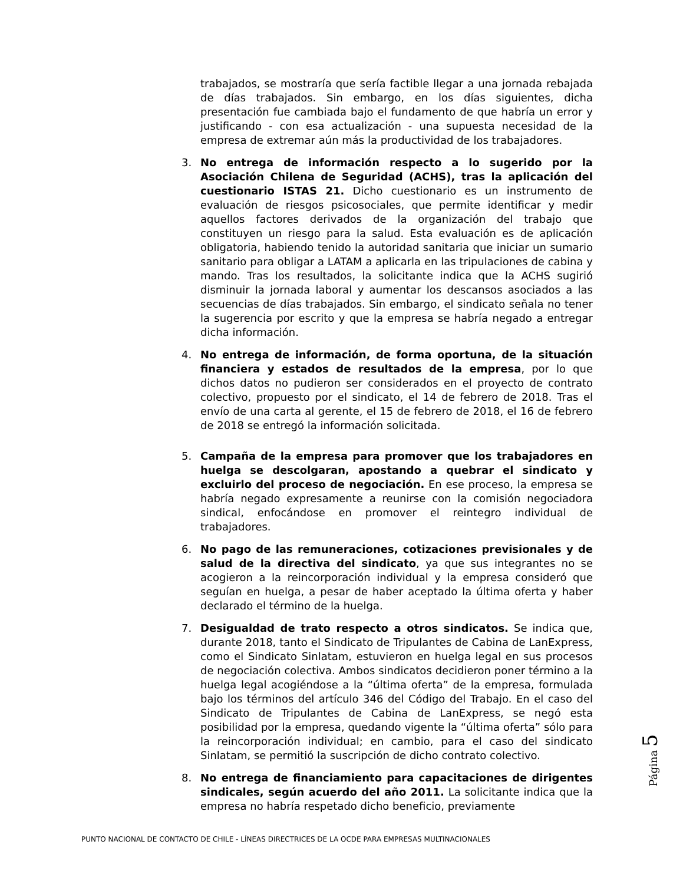trabajados, se mostraría que sería factible llegar a una jornada rebajada de días trabajados. Sin embargo, en los días siguientes, dicha presentación fue cambiada bajo el fundamento de que habría un error y justificando - con esa actualización - una supuesta necesidad de la empresa de extremar aún más la productividad de los trabajadores.
3. No entrega de información respecto a lo sugerido por la Asociación Chilena de Seguridad (ACHS), tras la aplicación del cuestionario ISTAS 21. Dicho cuestionario es un instrumento de evaluación de riesgos psicosociales, que permite identificar y medir aquellos factores derivados de la organización del trabajo que constituyen un riesgo para la salud. Esta evaluación es de aplicación obligatoria, habiendo tenido la autoridad sanitaria que iniciar un sumario sanitario para obligar a LATAM a aplicarla en las tripulaciones de cabina y mando. Tras los resultados, la solicitante indica que la ACHS sugirió disminuir la jornada laboral y aumentar los descansos asociados a las secuencias de días trabajados. Sin embargo, el sindicato señala no tener la sugerencia por escrito y que la empresa se habría negado a entregar dicha información.
4. No entrega de información, de forma oportuna, de la situación financiera y estados de resultados de la empresa, por lo que dichos datos no pudieron ser considerados en el proyecto de contrato colectivo, propuesto por el sindicato, el 14 de febrero de 2018. Tras el envío de una carta al gerente, el 15 de febrero de 2018, el 16 de febrero de 2018 se entregó la información solicitada.
5. Campaña de la empresa para promover que los trabajadores en huelga se descolgaran, apostando a quebrar el sindicato y excluirlo del proceso de negociación. En ese proceso, la empresa se habría negado expresamente a reunirse con la comisión negociadora sindical, enfocándose en promover el reintegro individual de trabajadores.
6. No pago de las remuneraciones, cotizaciones previsionales y de salud de la directiva del sindicato, ya que sus integrantes no se acogieron a la reincorporación individual y la empresa consideró que seguían en huelga, a pesar de haber aceptado la última oferta y haber declarado el término de la huelga.
7. Desigualdad de trato respecto a otros sindicatos. Se indica que, durante 2018, tanto el Sindicato de Tripulantes de Cabina de LanExpress, como el Sindicato Sinlatam, estuvieron en huelga legal en sus procesos de negociación colectiva. Ambos sindicatos decidieron poner término a la huelga legal acogiéndose a la “última oferta” de la empresa, formulada bajo los términos del artículo 346 del Código del Trabajo. En el caso del Sindicato de Tripulantes de Cabina de LanExpress, se negó esta posibilidad por la empresa, quedando vigente la “última oferta” sólo para la reincorporación individual; en cambio, para el caso del sindicato Sinlatam, se permitió la suscripción de dicho contrato colectivo.
8. No entrega de financiamiento para capacitaciones de dirigentes sindicales, según acuerdo del año 2011. La solicitante indica que la empresa no habría respetado dicho beneficio, previamente
Página 5
PUNTO NACIONAL DE CONTACTO DE CHILE - LÍNEAS DIRECTRICES DE LA OCDE PARA EMPRESAS MULTINACIONALES